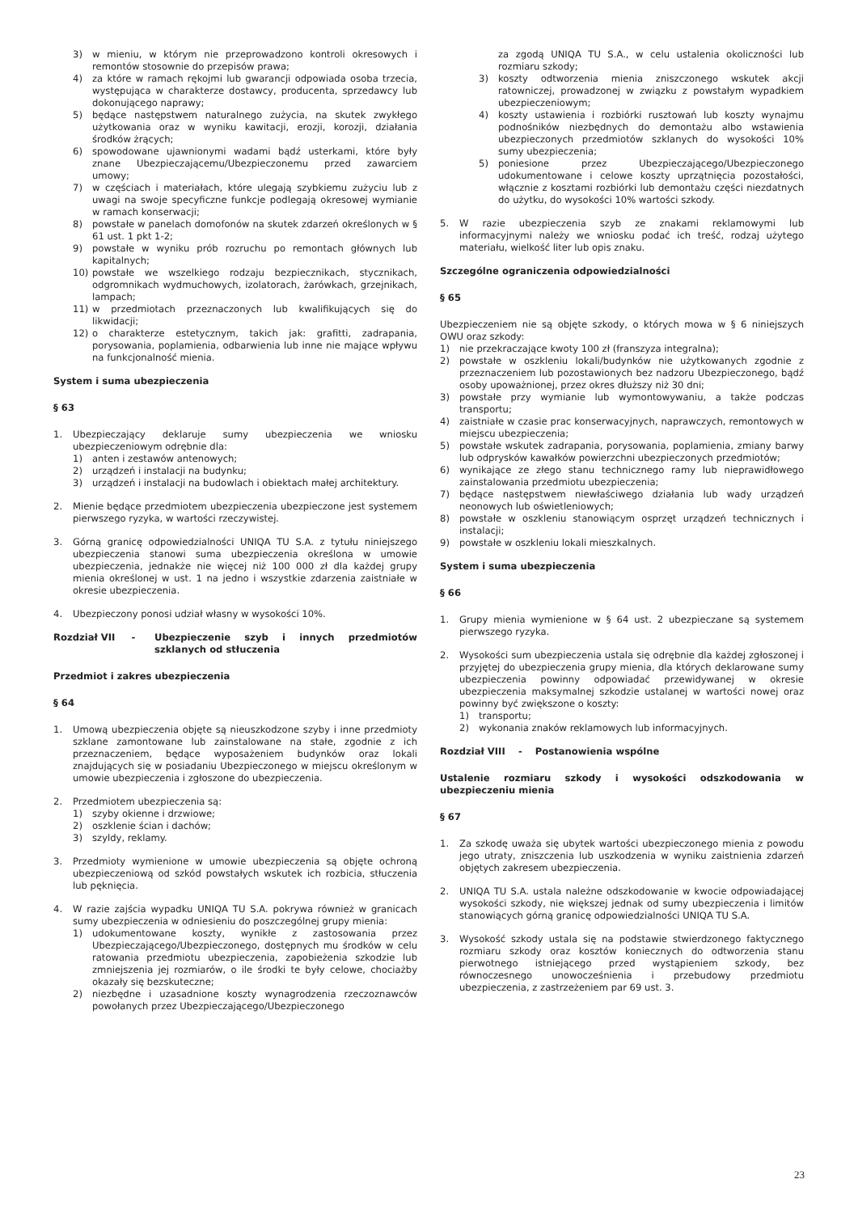3) w mieniu, w którym nie przeprowadzono kontroli okresowych i remontów stosownie do przepisów prawa;
4) za które w ramach rękojmi lub gwarancji odpowiada osoba trzecia, występująca w charakterze dostawcy, producenta, sprzedawcy lub dokonującego naprawy;
5) będące następstwem naturalnego zużycia, na skutek zwykłego użytkowania oraz w wyniku kawitacji, erozji, korozji, działania środków żrących;
6) spowodowane ujawnionymi wadami bądź usterkami, które były znane Ubezpieczającemu/Ubezpieczonemu przed zawarciem umowy;
7) w częściach i materiałach, które ulegają szybkiemu zużyciu lub z uwagi na swoje specyficzne funkcje podlegają okresowej wymianie w ramach konserwacji;
8) powstałe w panelach domofonów na skutek zdarzeń określonych w § 61 ust. 1 pkt 1-2;
9) powstałe w wyniku prób rozruchu po remontach głównych lub kapitalnych;
10) powstałe we wszelkiego rodzaju bezpiecznikach, stycznikach, odgromnikach wydmuchowych, izolatorach, żarówkach, grzejnikach, lampach;
11) w przedmiotach przeznaczonych lub kwalifikujących się do likwidacji;
12) o charakterze estetycznym, takich jak: grafitti, zadrapania, porysowania, poplamienia, odbarwienia lub inne nie mające wpływu na funkcjonalność mienia.
System i suma ubezpieczenia
§ 63
1. Ubezpieczający deklaruje sumy ubezpieczenia we wniosku ubezpieczeniowym odrębnie dla:
1) anten i zestawów antenowych;
2) urządzeń i instalacji na budynku;
3) urządzeń i instalacji na budowlach i obiektach małej architektury.
2. Mienie będące przedmiotem ubezpieczenia ubezpieczone jest systemem pierwszego ryzyka, w wartości rzeczywistej.
3. Górną granicę odpowiedzialności UNIQA TU S.A. z tytułu niniejszego ubezpieczenia stanowi suma ubezpieczenia określona w umowie ubezpieczenia, jednakże nie więcej niż 100 000 zł dla każdej grupy mienia określonej w ust. 1 na jedno i wszystkie zdarzenia zaistniałe w okresie ubezpieczenia.
4. Ubezpieczony ponosi udział własny w wysokości 10%.
Rozdział VII - Ubezpieczenie szyb i innych przedmiotów szklanych od stłuczenia
Przedmiot i zakres ubezpieczenia
§ 64
1. Umową ubezpieczenia objęte są nieuszkodzone szyby i inne przedmioty szklane zamontowane lub zainstalowane na stałe, zgodnie z ich przeznaczeniem, będące wyposażeniem budynków oraz lokali znajdujących się w posiadaniu Ubezpieczonego w miejscu określonym w umowie ubezpieczenia i zgłoszone do ubezpieczenia.
2. Przedmiotem ubezpieczenia są:
1) szyby okienne i drzwiowe;
2) oszklenie ścian i dachów;
3) szyldy, reklamy.
3. Przedmioty wymienione w umowie ubezpieczenia są objęte ochroną ubezpieczeniową od szkód powstałych wskutek ich rozbicia, stłuczenia lub pęknięcia.
4. W razie zajścia wypadku UNIQA TU S.A. pokrywa również w granicach sumy ubezpieczenia w odniesieniu do poszczególnej grupy mienia:
1) udokumentowane koszty, wynikłe z zastosowania przez Ubezpieczającego/Ubezpieczonego, dostępnych mu środków w celu ratowania przedmiotu ubezpieczenia, zapobieżenia szkodzie lub zmniejszenia jej rozmiarów, o ile środki te były celowe, chociażby okazały się bezskuteczne;
2) niezbędne i uzasadnione koszty wynagrodzenia rzeczoznawców powołanych przez Ubezpieczającego/Ubezpieczonego
za zgodą UNIQA TU S.A., w celu ustalenia okoliczności lub rozmiaru szkody;
3) koszty odtworzenia mienia zniszczonego wskutek akcji ratowniczej, prowadzonej w związku z powstałym wypadkiem ubezpieczeniowym;
4) koszty ustawienia i rozbiórki rusztowań lub koszty wynajmu podnośników niezbędnych do demontażu albo wstawienia ubezpieczonych przedmiotów szklanych do wysokości 10% sumy ubezpieczenia;
5) poniesione przez Ubezpieczającego/Ubezpieczonego udokumentowane i celowe koszty uprzątnięcia pozostałości, włącznie z kosztami rozbiórki lub demontażu części niezdatnych do użytku, do wysokości 10% wartości szkody.
5. W razie ubezpieczenia szyb ze znakami reklamowymi lub informacyjnymi należy we wniosku podać ich treść, rodzaj użytego materiału, wielkość liter lub opis znaku.
Szczególne ograniczenia odpowiedzialności
§ 65
Ubezpieczeniem nie są objęte szkody, o których mowa w § 6 niniejszych OWU oraz szkody:
1) nie przekraczające kwoty 100 zł (franszyza integralna);
2) powstałe w oszkleniu lokali/budynków nie użytkowanych zgodnie z przeznaczeniem lub pozostawionych bez nadzoru Ubezpieczonego, bądź osoby upoważnionej, przez okres dłuższy niż 30 dni;
3) powstałe przy wymianie lub wymontowywaniu, a także podczas transportu;
4) zaistniałe w czasie prac konserwacyjnych, naprawczych, remontowych w miejscu ubezpieczenia;
5) powstałe wskutek zadrapania, porysowania, poplamienia, zmiany barwy lub odprysków kawałków powierzchni ubezpieczonych przedmiotów;
6) wynikające ze złego stanu technicznego ramy lub nieprawidłowego zainstalowania przedmiotu ubezpieczenia;
7) będące następstwem niewłaściwego działania lub wady urządzeń neonowych lub oświetleniowych;
8) powstałe w oszkleniu stanowiącym osprzęt urządzeń technicznych i instalacji;
9) powstałe w oszkleniu lokali mieszkalnych.
System i suma ubezpieczenia
§ 66
1. Grupy mienia wymienione w § 64 ust. 2 ubezpieczane są systemem pierwszego ryzyka.
2. Wysokości sum ubezpieczenia ustala się odrębnie dla każdej zgłoszonej i przyjętej do ubezpieczenia grupy mienia, dla których deklarowane sumy ubezpieczenia powinny odpowiadać przewidywanej w okresie ubezpieczenia maksymalnej szkodzie ustalanej w wartości nowej oraz powinny być zwiększone o koszty:
1) transportu;
2) wykonania znaków reklamowych lub informacyjnych.
Rozdział VIII - Postanowienia wspólne
Ustalenie rozmiaru szkody i wysokości odszkodowania w ubezpieczeniu mienia
§ 67
1. Za szkodę uważa się ubytek wartości ubezpieczonego mienia z powodu jego utraty, zniszczenia lub uszkodzenia w wyniku zaistnienia zdarzeń objętych zakresem ubezpieczenia.
2. UNIQA TU S.A. ustala należne odszkodowanie w kwocie odpowiadającej wysokości szkody, nie większej jednak od sumy ubezpieczenia i limitów stanowiących górną granicę odpowiedzialności UNIQA TU S.A.
3. Wysokość szkody ustala się na podstawie stwierdzonego faktycznego rozmiaru szkody oraz kosztów koniecznych do odtworzenia stanu pierwotnego istniejącego przed wystąpieniem szkody, bez równoczesnego unowocześnienia i przebudowy przedmiotu ubezpieczenia, z zastrzeżeniem par 69 ust. 3.
23